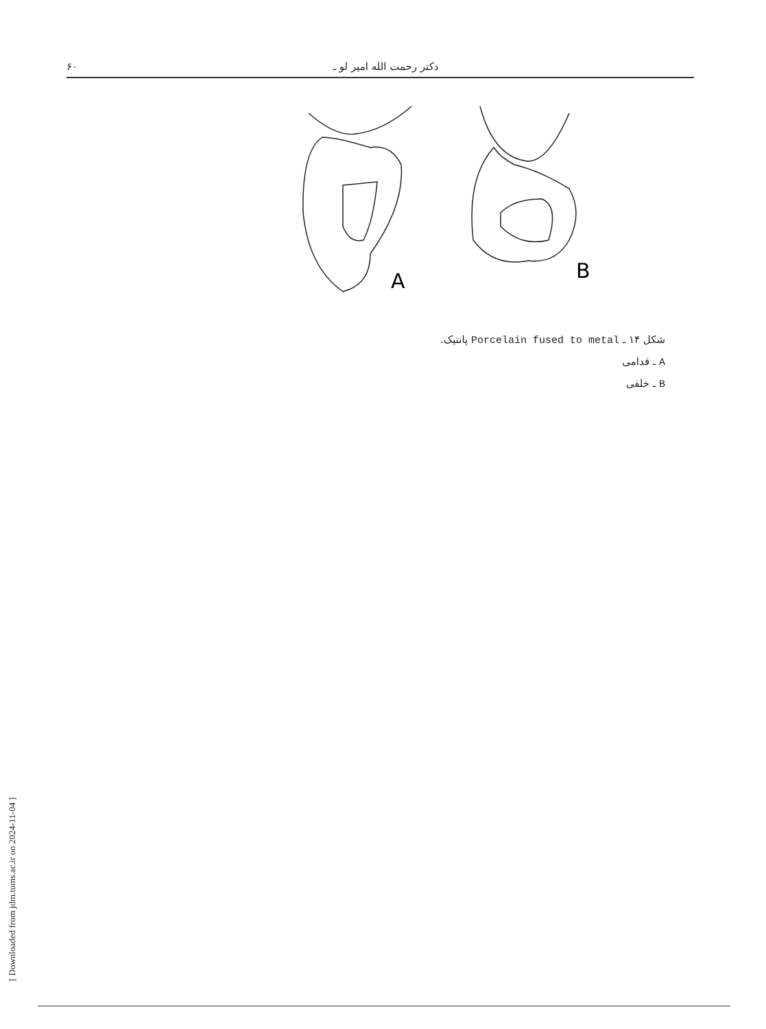۶۰ دکتر رحمت الله امیر لو ـ
A
B
شکل ۱۴ ـ Porcelain fused to metal پانتیک.
A ـ قدامی
B ـ خلفی
[ Downloaded from jdm.tums.ac.ir on 2024-11-04 ]